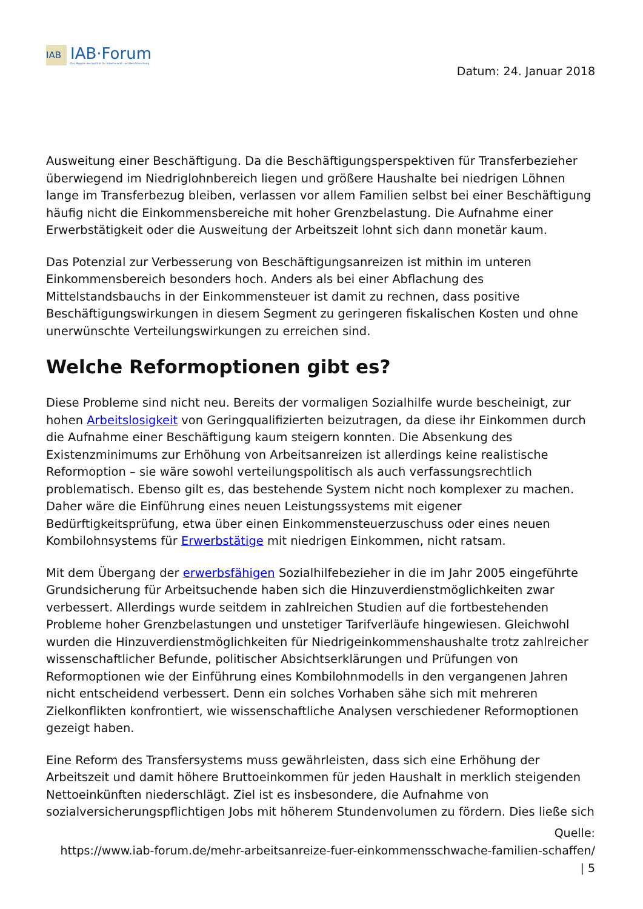IAB
IAB·Forum
Das Magazin des Instituts für Arbeitsmarkt- und Berufsforschung
Datum: 24. Januar 2018
Ausweitung einer Beschäftigung. Da die Beschäftigungsperspektiven für Transferbezieher überwiegend im Niedriglohnbereich liegen und größere Haushalte bei niedrigen Löhnen lange im Transferbezug bleiben, verlassen vor allem Familien selbst bei einer Beschäftigung häufig nicht die Einkommensbereiche mit hoher Grenzbelastung. Die Aufnahme einer Erwerbstätigkeit oder die Ausweitung der Arbeitszeit lohnt sich dann monetär kaum.
Das Potenzial zur Verbesserung von Beschäftigungsanreizen ist mithin im unteren Einkommensbereich besonders hoch. Anders als bei einer Abflachung des Mittelstandsbauchs in der Einkommensteuer ist damit zu rechnen, dass positive Beschäftigungswirkungen in diesem Segment zu geringeren fiskalischen Kosten und ohne unerwünschte Verteilungswirkungen zu erreichen sind.
Welche Reformoptionen gibt es?
Diese Probleme sind nicht neu. Bereits der vormaligen Sozialhilfe wurde bescheinigt, zur hohen Arbeitslosigkeit von Geringqualifizierten beizutragen, da diese ihr Einkommen durch die Aufnahme einer Beschäftigung kaum steigern konnten. Die Absenkung des Existenzminimums zur Erhöhung von Arbeitsanreizen ist allerdings keine realistische Reformoption – sie wäre sowohl verteilungspolitisch als auch verfassungsrechtlich problematisch. Ebenso gilt es, das bestehende System nicht noch komplexer zu machen. Daher wäre die Einführung eines neuen Leistungssystems mit eigener Bedürftigkeitsprüfung, etwa über einen Einkommensteuerzuschuss oder eines neuen Kombilohnsystems für Erwerbstätige mit niedrigen Einkommen, nicht ratsam.
Mit dem Übergang der erwerbsfähigen Sozialhilfebezieher in die im Jahr 2005 eingeführte Grundsicherung für Arbeitsuchende haben sich die Hinzuverdienstmöglichkeiten zwar verbessert. Allerdings wurde seitdem in zahlreichen Studien auf die fortbestehenden Probleme hoher Grenzbelastungen und unstetiger Tarifverläufe hingewiesen. Gleichwohl wurden die Hinzuverdienstmöglichkeiten für Niedrigeinkommenshaushalte trotz zahlreicher wissenschaftlicher Befunde, politischer Absichtserklärungen und Prüfungen von Reformoptionen wie der Einführung eines Kombilohnmodells in den vergangenen Jahren nicht entscheidend verbessert. Denn ein solches Vorhaben sähe sich mit mehreren Zielkonflikten konfrontiert, wie wissenschaftliche Analysen verschiedener Reformoptionen gezeigt haben.
Eine Reform des Transfersystems muss gewährleisten, dass sich eine Erhöhung der Arbeitszeit und damit höhere Bruttoeinkommen für jeden Haushalt in merklich steigenden Nettoeinkünften niederschlägt. Ziel ist es insbesondere, die Aufnahme von sozialversicherungspflichtigen Jobs mit höherem Stundenvolumen zu fördern. Dies ließe sich
Quelle:
https://www.iab-forum.de/mehr-arbeitsanreize-fuer-einkommensschwache-familien-schaffen/
| 5